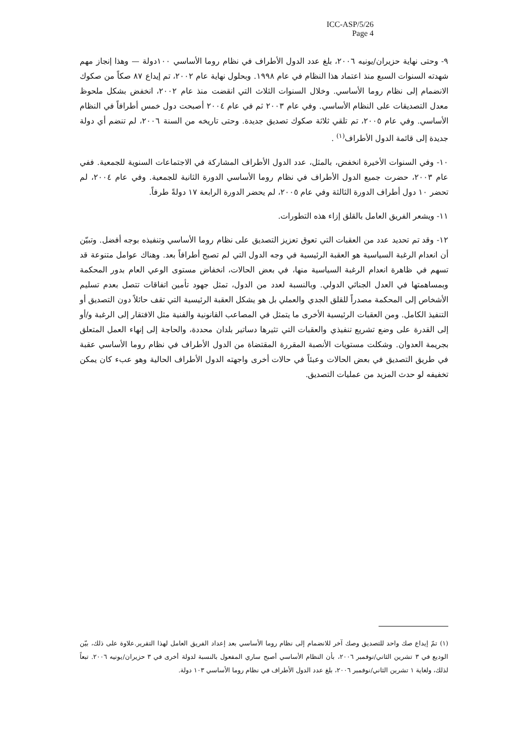ICC-ASP/5/26
Page 4
٩- وحتى نهاية حزيران/يونيه ٢٠٠٦، بلغ عدد الدول الأطراف في نظام روما الأساسي ١٠٠دولة — وهذا إنجاز مهم شهدته السنوات السبع منذ اعتماد هذا النظام في عام ١٩٩٨. وبحلول نهاية عام ٢٠٠٢، تم إيداع ٨٧ صكاً من صكوك الانضمام إلى نظام روما الأساسي. وخلال السنوات الثلاث التي انقضت منذ عام ٢٠٠٢، انخفض بشكل ملحوظ معدل التصديقات على النظام الأساسي. وفي عام ٢٠٠٣ ثم في عام ٢٠٠٤ أصبحت دول خمس أطرافاً في النظام الأساسي. وفي عام ٢٠٠٥، تم تلقي ثلاثة صكوك تصديق جديدة. وحتى تاريخه من السنة ٢٠٠٦، لم تنضم أي دولة جديدة إلى قائمة الدول الأطراف<sup>(١)</sup> .
١٠- وفي السنوات الأخيرة انخفض، بالمثل، عدد الدول الأطراف المشاركة في الاجتماعات السنوية للجمعية. ففي عام ٢٠٠٣، حضرت جميع الدول الأطراف في نظام روما الأساسي الدورة الثانية للجمعية. وفي عام ٢٠٠٤، لم تحضر ١٠ دول أطراف الدورة الثالثة وفي عام ٢٠٠٥، لم يحضر الدورة الرابعة ١٧ دولةً طرفاً.
١١- ويشعر الفريق العامل بالقلق إزاء هذه التطورات.
١٢- وقد تم تحديد عدد من العقبات التي تعوق تعزيز التصديق على نظام روما الأساسي وتنفيذه بوجه أفضل. وتبيّن أن انعدام الرغبة السياسية هو العقبة الرئيسية في وجه الدول التي لم تصبح أطرافاً بعد. وهناك عوامل متنوعة قد تسهم في ظاهرة انعدام الرغبة السياسية منها، في بعض الحالات، انخفاض مستوى الوعي العام بدور المحكمة وبمساهمتها في العدل الجنائي الدولي. وبالنسبة لعدد من الدول، تمثل جهود تأمين اتفاقات تتصل بعدم تسليم الأشخاص إلى المحكمة مصدراً للقلق الجدي والعملي بل هو يشكل العقبة الرئيسية التي تقف حائلاً دون التصديق أو التنفيذ الكامل. ومن العقبات الرئيسية الأخرى ما يتمثل في المصاعب القانونية والفنية مثل الافتقار إلى الرغبة و/أو إلى القدرة على وضع تشريع تنفيذي والعقبات التي تثيرها دساتير بلدان محددة، والحاجة إلى إنهاء العمل المتعلق بجريمة العدوان. وشكلت مستويات الأنصبة المقررة المقتضاة من الدول الأطراف في نظام روما الأساسي عقبة في طريق التصديق في بعض الحالات وعبئاً في حالات أخرى واجهته الدول الأطراف الحالية وهو عبء كان يمكن تخفيفه لو حدث المزيد من عمليات التصديق.
(١) تمّ إيداع صك واحد للتصديق وصك آخر للانضمام إلى نظام روما الأساسي بعد إعداد الفريق العامل لهذا التقرير.علاوة على ذلك، بيّن الوديع في ٣ تشرين الثاني/نوفمبر ٢٠٠٦، بأن النظام الأساسي أصبح ساري المفعول بالنسبة لدولة أخرى في ٣ حزيران/يونيه ٢٠٠٦. تبعاً لذلك، ولغاية ١ تشرين الثاني/نوفمبر ٢٠٠٦، بلغ عدد الدول الأطراف في نظام روما الأساسي ١٠٣ دولة.